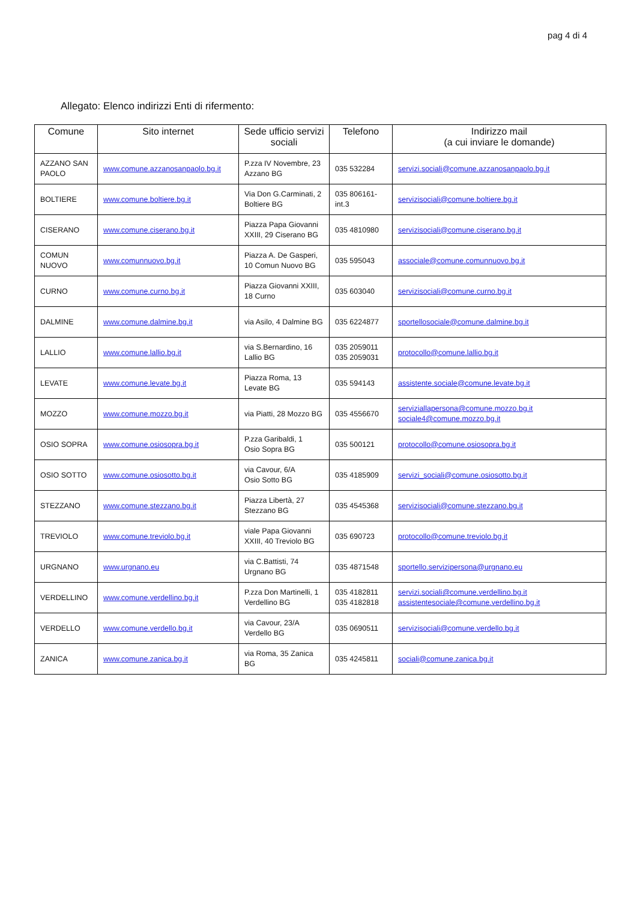pag 4 di 4
Allegato: Elenco indirizzi Enti di rifermento:
| Comune | Sito internet | Sede ufficio servizi sociali | Telefono | Indirizzo mail (a cui inviare le domande) |
| --- | --- | --- | --- | --- |
| AZZANO SAN PAOLO | www.comune.azzanosanpaolo.bg.it | P.zza IV Novembre, 23 Azzano BG | 035 532284 | servizi.sociali@comune.azzanosanpaolo.bg.it |
| BOLTIERE | www.comune.boltiere.bg.it | Via Don G.Carminati, 2 Boltiere BG | 035 806161-int.3 | servizisociali@comune.boltiere.bg.it |
| CISERANO | www.comune.ciserano.bg.it | Piazza Papa Giovanni XXIII, 29 Ciserano BG | 035 4810980 | servizisociali@comune.ciserano.bg.it |
| COMUN NUOVO | www.comunnuovo.bg.it | Piazza A. De Gasperi, 10 Comun Nuovo BG | 035 595043 | associale@comune.comunnuovo.bg.it |
| CURNO | www.comune.curno.bg.it | Piazza Giovanni XXIII, 18 Curno | 035 603040 | servizisociali@comune.curno.bg.it |
| DALMINE | www.comune.dalmine.bg.it | via Asilo, 4 Dalmine BG | 035 6224877 | sportellosociale@comune.dalmine.bg.it |
| LALLIO | www.comune.lallio.bg.it | via S.Bernardino, 16 Lallio BG | 035 2059011 035 2059031 | protocollo@comune.lallio.bg.it |
| LEVATE | www.comune.levate.bg.it | Piazza Roma, 13 Levate BG | 035 594143 | assistente.sociale@comune.levate.bg.it |
| MOZZO | www.comune.mozzo.bg.it | via Piatti, 28 Mozzo BG | 035 4556670 | serviziallapersona@comune.mozzo.bg.it sociale4@comune.mozzo.bg.it |
| OSIO SOPRA | www.comune.osiosopra.bg.it | P.zza Garibaldi, 1 Osio Sopra BG | 035 500121 | protocollo@comune.osiosopra.bg.it |
| OSIO SOTTO | www.comune.osiosotto.bg.it | via Cavour, 6/A Osio Sotto BG | 035 4185909 | servizi_sociali@comune.osiosotto.bg.it |
| STEZZANO | www.comune.stezzano.bg.it | Piazza Libertà, 27 Stezzano BG | 035 4545368 | servizisociali@comune.stezzano.bg.it |
| TREVIOLO | www.comune.treviolo.bg.it | viale Papa Giovanni XXIII, 40 Treviolo BG | 035 690723 | protocollo@comune.treviolo.bg.it |
| URGNANO | www.urgnano.eu | via C.Battisti, 74 Urgnano BG | 035 4871548 | sportello.servizipersona@urgnano.eu |
| VERDELLINO | www.comune.verdellino.bg.it | P.zza Don Martinelli, 1 Verdellino BG | 035 4182811 035 4182818 | servizi.sociali@comune.verdellino.bg.it assistentesociale@comune.verdellino.bg.it |
| VERDELLO | www.comune.verdello.bg.it | via Cavour, 23/A Verdello BG | 035 0690511 | servizisociali@comune.verdello.bg.it |
| ZANICA | www.comune.zanica.bg.it | via Roma, 35 Zanica BG | 035 4245811 | sociali@comune.zanica.bg.it |